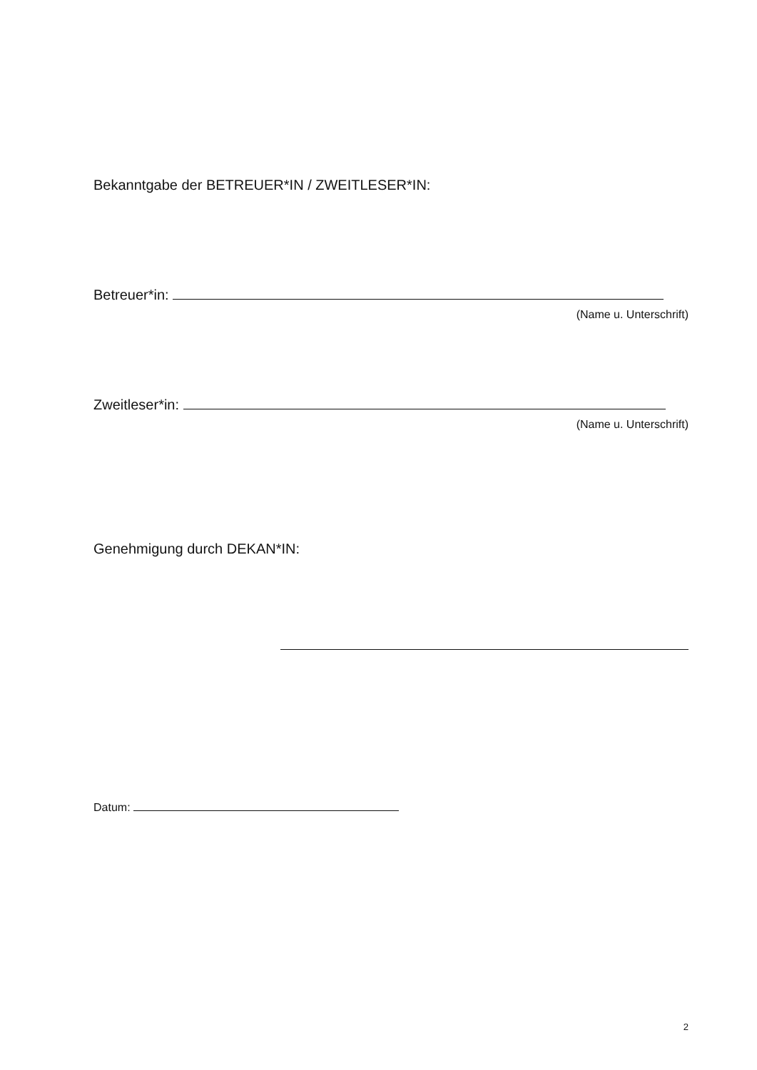Bekanntgabe der BETREUER*IN / ZWEITLESER*IN:
Betreuer*in:
(Name u. Unterschrift)
Zweitleser*in:
(Name u. Unterschrift)
Genehmigung durch DEKAN*IN:
Datum:
2